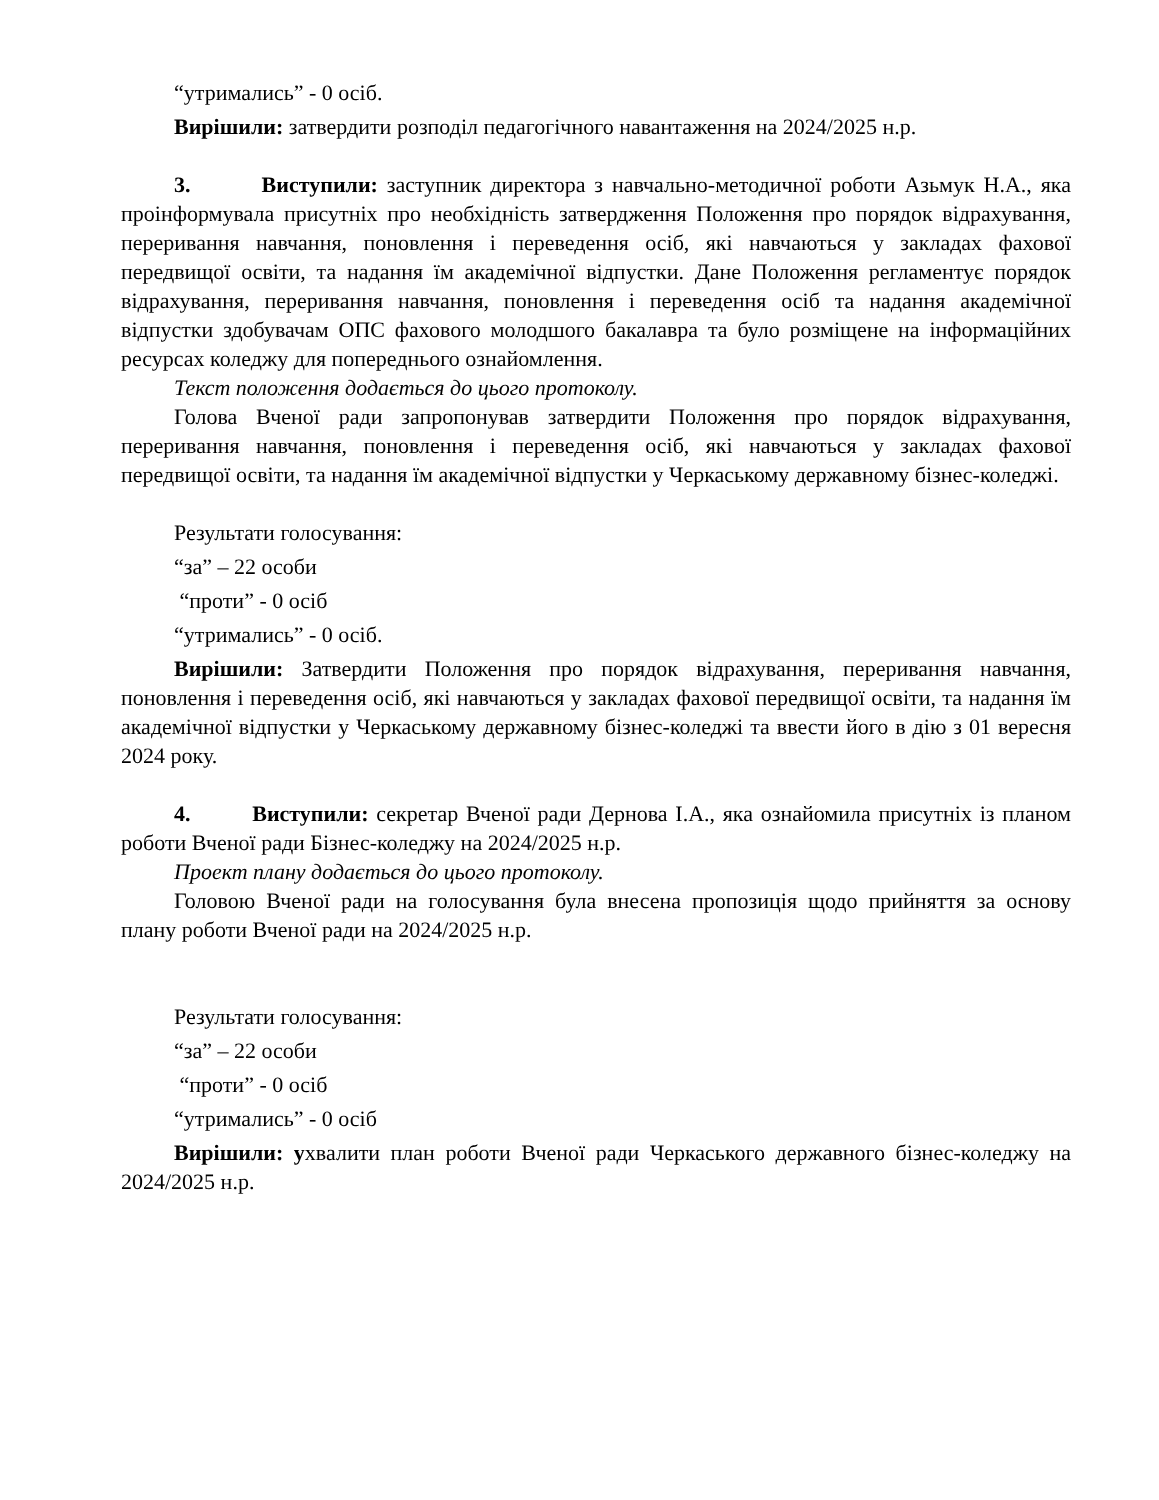“утримались” - 0 осіб.
Вирішили: затвердити розподіл педагогічного навантаження на 2024/2025 н.р.
3. Виступили: заступник директора з навчально-методичної роботи Азьмук Н.А., яка проінформувала присутніх про необхідність затвердження Положення про порядок відрахування, переривання навчання, поновлення і переведення осіб, які навчаються у закладах фахової передвищої освіти, та надання їм академічної відпустки. Дане Положення регламентує порядок відрахування, переривання навчання, поновлення і переведення осіб та надання академічної відпустки здобувачам ОПС фахового молодшого бакалавра та було розміщене на інформаційних ресурсах коледжу для попереднього ознайомлення.
Текст положення додається до цього протоколу.
Голова Вченої ради запропонував затвердити Положення про порядок відрахування, переривання навчання, поновлення і переведення осіб, які навчаються у закладах фахової передвищої освіти, та надання їм академічної відпустки у Черкаському державному бізнес-коледжі.
Результати голосування:
“за” – 22 особи
“проти” - 0 осіб
“утримались” - 0 осіб.
Вирішили: Затвердити Положення про порядок відрахування, переривання навчання, поновлення і переведення осіб, які навчаються у закладах фахової передвищої освіти, та надання їм академічної відпустки у Черкаському державному бізнес-коледжі та ввести його в дію з 01 вересня 2024 року.
4. Виступили: секретар Вченої ради Дернова І.А., яка ознайомила присутніх із планом роботи Вченої ради Бізнес-коледжу на 2024/2025 н.р.
Проект плану додається до цього протоколу.
Головою Вченої ради на голосування була внесена пропозиція щодо прийняття за основу плану роботи Вченої ради на 2024/2025 н.р.
Результати голосування:
“за” – 22 особи
“проти” - 0 осіб
“утримались” - 0 осіб
Вирішили: ухвалити план роботи Вченої ради Черкаського державного бізнес-коледжу на 2024/2025 н.р.